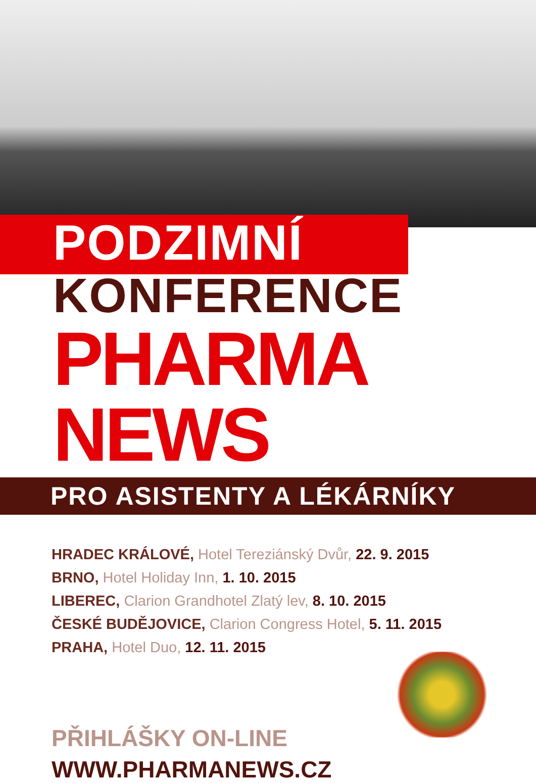PODZIMNÍ
KONFERENCE
PHARMA NEWS
PRO ASISTENTY A LÉKÁRNÍKY
HRADEC KRÁLOVÉ, Hotel Tereziánský Dvůr, 22. 9. 2015
BRNO, Hotel Holiday Inn, 1. 10. 2015
LIBEREC, Clarion Grandhotel Zlatý lev, 8. 10. 2015
ČESKÉ BUDĚJOVICE, Clarion Congress Hotel, 5. 11. 2015
PRAHA, Hotel Duo, 12. 11. 2015
PŘIHLÁŠKY ON-LINE
WWW.PHARMANEWS.CZ